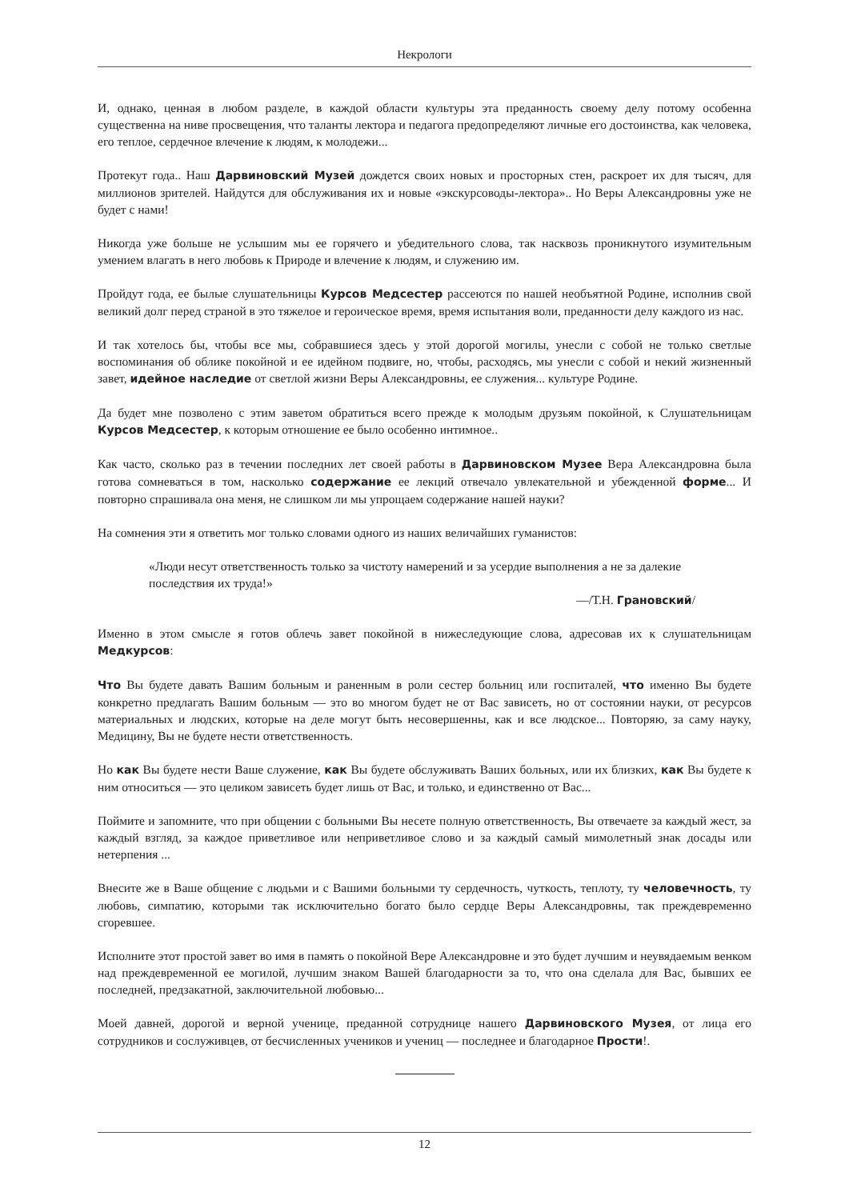Некрологи
И, однако, ценная в любом разделе, в каждой области культуры эта преданность своему делу потому особенна существенна на ниве просвещения, что таланты лектора и педагога предопределяют личные его достоинства, как человека, его теплое, сердечное влечение к людям, к молодежи...
Протекут года.. Наш Дарвиновский Музей дождется своих новых и просторных стен, раскроет их для тысяч, для миллионов зрителей. Найдутся для обслуживания их и новые «экскурсоводы-лектора».. Но Веры Александровны уже не будет с нами!
Никогда уже больше не услышим мы ее горячего и убедительного слова, так насквозь проникнутого изумительным умением влагать в него любовь к Природе и влечение к людям, и служению им.
Пройдут года, ее былые слушательницы Курсов Медсестер рассеются по нашей необъятной Родине, исполнив свой великий долг перед страной в это тяжелое и героическое время, время испытания воли, преданности делу каждого из нас.
И так хотелось бы, чтобы все мы, собравшиеся здесь у этой дорогой могилы, унесли с собой не только светлые воспоминания об облике покойной и ее идейном подвиге, но, чтобы, расходясь, мы унесли с собой и некий жизненный завет, идейное наследие от светлой жизни Веры Александровны, ее служения... культуре Родине.
Да будет мне позволено с этим заветом обратиться всего прежде к молодым друзьям покойной, к Слушательницам Курсов Медсестер, к которым отношение ее было особенно интимное..
Как часто, сколько раз в течении последних лет своей работы в Дарвиновском Музее Вера Александровна была готова сомневаться в том, насколько содержание ее лекций отвечало увлекательной и убежденной форме... И повторно спрашивала она меня, не слишком ли мы упрощаем содержание нашей науки?
На сомнения эти я ответить мог только словами одного из наших величайших гуманистов:
«Люди несут ответственность только за чистоту намерений и за усердие выполнения а не за далекие последствия их труда!»
—/Т.Н. Грановский/
Именно в этом смысле я готов облечь завет покойной в нижеследующие слова, адресовав их к слушательницам Медкурсов:
Что Вы будете давать Вашим больным и раненным в роли сестер больниц или госпиталей, что именно Вы будете конкретно предлагать Вашим больным — это во многом будет не от Вас зависеть, но от состоянии науки, от ресурсов материальных и людских, которые на деле могут быть несовершенны, как и все людское... Повторяю, за саму науку, Медицину, Вы не будете нести ответственность.
Но как Вы будете нести Ваше служение, как Вы будете обслуживать Ваших больных, или их близких, как Вы будете к ним относиться — это целиком зависеть будет лишь от Вас, и только, и единственно от Вас...
Поймите и запомните, что при общении с больными Вы несете полную ответственность, Вы отвечаете за каждый жест, за каждый взгляд, за каждое приветливое или неприветливое слово и за каждый самый мимолетный знак досады или нетерпения ...
Внесите же в Ваше общение с людьми и с Вашими больными ту сердечность, чуткость, теплоту, ту человечность, ту любовь, симпатию, которыми так исключительно богато было сердце Веры Александровны, так преждевременно сгоревшее.
Исполните этот простой завет во имя в память о покойной Вере Александровне и это будет лучшим и неувядаемым венком над преждевременной ее могилой, лучшим знаком Вашей благодарности за то, что она сделала для Вас, бывших ее последней, предзакатной, заключительной любовью...
Моей давней, дорогой и верной ученице, преданной сотруднице нашего Дарвиновского Музея, от лица его сотрудников и сослуживцев, от бесчисленных учеников и учениц — последнее и благодарное Прости!.
12